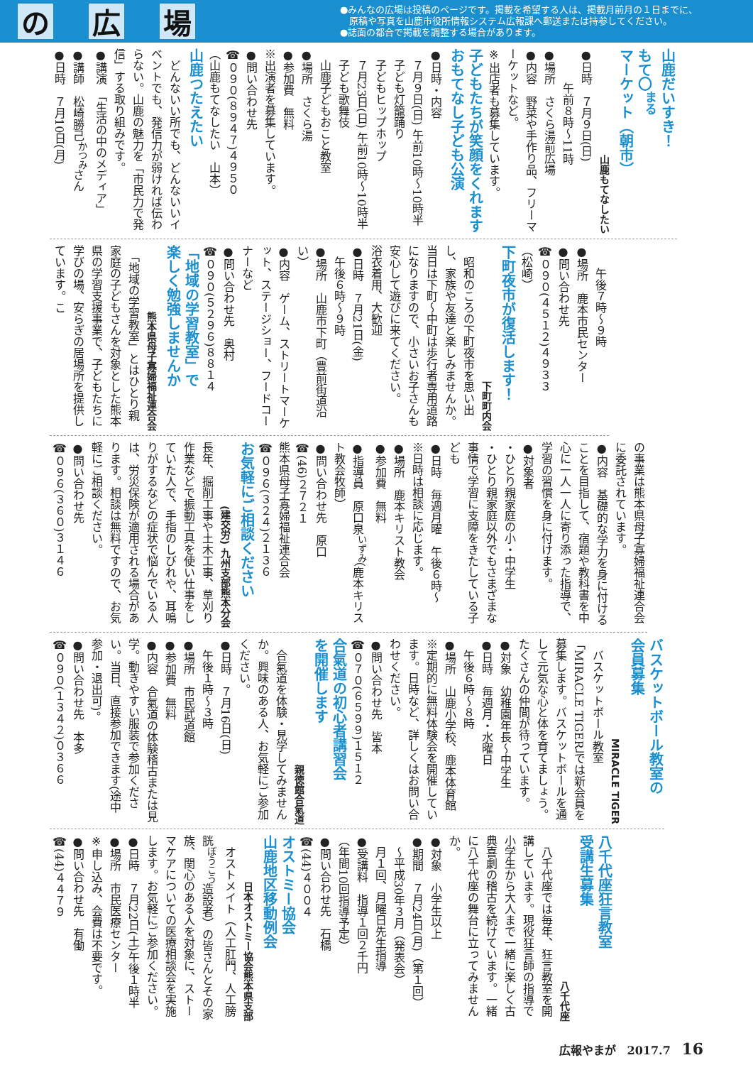の 広 場
●みんなの広場は投稿のページです。掲載を希望する人は、掲載月前月の１日までに、
　原稿や写真を山鹿市役所情報システム広報課へ郵送または持参してください。
●誌面の都合で掲載を調整する場合があります。
山鹿だいすき！
もて〇<sup>まる</sup>マーケット（朝市）
山鹿もてなしたい
●日時　７月９日(日)
　　　午前８時～11時
●場所　さくら湯前広場
●内容　野菜や手作り品、フリーマーケットなど。
※出店者も募集しています。
子どもたちが笑顔をくれます
おもてなし子ども公演
●日時・内容
　７月９日(日) 午前10時～10時半
　子ども灯籠踊り
　子どもヒップホップ
　７月23日(日) 午前10時～10時半
　子ども歌舞伎
　山鹿子どもおこと教室
●場所　さくら湯
●参加費　無料
※出演者を募集しています。
●問い合わせ先
☎０９０(８９４７)４９５０
（山鹿もてなしたい　山本）
山鹿つたえたい
　どんないい所でも、どんないいイベントでも、発信力が弱ければ伝わらない。山鹿の魅力を「市民力で発信」する取り組みです。
●講演　「生活の中のメディア」
●講師　松崎勝己<sup>かつみ</sup>さん
●日時　７月10日(月)
　　午後７時～９時
●場所　鹿本市民センター
●問い合わせ先
☎０９０(４５１２)４９３３
（松崎）
下町夜市が復活します！
下町町内会
　昭和のころの下町夜市を思い出し、家族や友達と楽しみませんか。当日は下町～中町は歩行者専用道路になりますので、小さいお子さんも安心して遊びに来てください。
浴衣着用、大歓迎
●日時　７月21日(金)
　午後６時～９時
●場所　山鹿市下町（豊前街道沿い）
●内容　ゲーム、ストリートマーケット、ステージショー、フードコーナーなど
●問い合わせ先　奥村
☎０９０(５２９６)８８１４
「地域の学習教室」で
楽しく勉強しませんか
熊本県母子寡婦福祉連合会
　「地域の学習教室」とはひとり親家庭の子どもさんを対象とした熊本県の学習支援事業で、子どもたちに学びの場、安らぎの居場所を提供しています。こ
の事業は熊本県母子寡婦福祉連合会に委託されています。
●内容　基礎的な学力を身に付けることを目指して、宿題や教科書を中心に一人一人に寄り添った指導で、学習の習慣を身に付けます。
●対象者
・ひとり親家庭の小・中学生
・ひとり親家庭以外でもさまざまな事情で学習に支障をきたしている子ども
●日時　毎週月曜　午後６時～
※日時は相談に応じます。
●場所　鹿本キリスト教会
●参加費　無料
●指導員　原口泉<sup>いずみ</sup>（鹿本キリスト教会牧師）
●問い合わせ先　原口
☎(46)２７２１
熊本県母子寡婦福祉連合会
☎０９６(３２４)２１３６
お気軽にご相談ください
(建交労) 九州支部熊本分会
長年、掘削工事や土木工事、草刈り作業などで振動工具を使い仕事をしていた人で、手指のしびれや、耳鳴りがするなどの症状で悩んでいる人は、労災保険が適用される場合があります。相談は無料ですので、お気軽にご相談ください。
●問い合わせ先
☎０９６(３６０)３１４６
バスケットボール教室の
会員募集
MIRACLE TIGER
　バスケットボール教室「MIRACLE TIGER」では新会員を募集します。バスケットボールを通して元気な心と体を育てましょう。たくさんの仲間が待っています。
●対象　幼稚園年長～中学生
●日時　毎週月・水曜日
　午後６時～８時
●場所　山鹿小学校、鹿本体育館
※定期的に無料体験会を開催しています。日時など、詳しくはお問い合わせください。
●問い合わせ先　皆本
☎０７０(６５９９)１５１２
合氣道の初心者講習会
を開催します
親徳館合氣道
　合氣道を体験・見学してみませんか。興味のある人、お気軽にご参加ください。
●日時　７月16日(日)
　午後１時～３時
●場所　市民武道館
●参加費　無料
●内容　合氣道の体験稽古または見学。動きやすい服装で参加ください。当日、直接参加できます(途中参加・退出可)。
●問い合わせ先　本多
☎０９０(１３４２)０３６６
八千代座狂言教室
受講生募集
八千代座
　八千代座では毎年、狂言教室を開講しています。現役狂言師の指導で小学生から大人まで一緒に楽しく古典喜劇の稽古を続けています。一緒に八千代座の舞台に立ってみませんか。
●対象　小学生以上
●期間　７月24日(月)（第１回）
　～平成30年３月（発表会）
　月１回、月曜日先生指導
●受講料　指導１回２千円
（年間10回指導予定）
●問い合わせ先　石橋
☎(44)４００４
オストミー協会
山鹿地区移動例会
日本オストミー協会熊本県支部
　オストメイト（人工肛門、人工膀胱<sup>ぼうこう</sup>造設者）の皆さんとその家族、関心のある人を対象に、ストーマケアについての医療相談会を実施します。お気軽にご参加ください。
●日時　７月22日(土)午後１時半
●場所　市民医療センター
※申し込み、会費は不要です。
●問い合わせ先　有働
☎(44)４４７９
広報やまが　2017.7 16